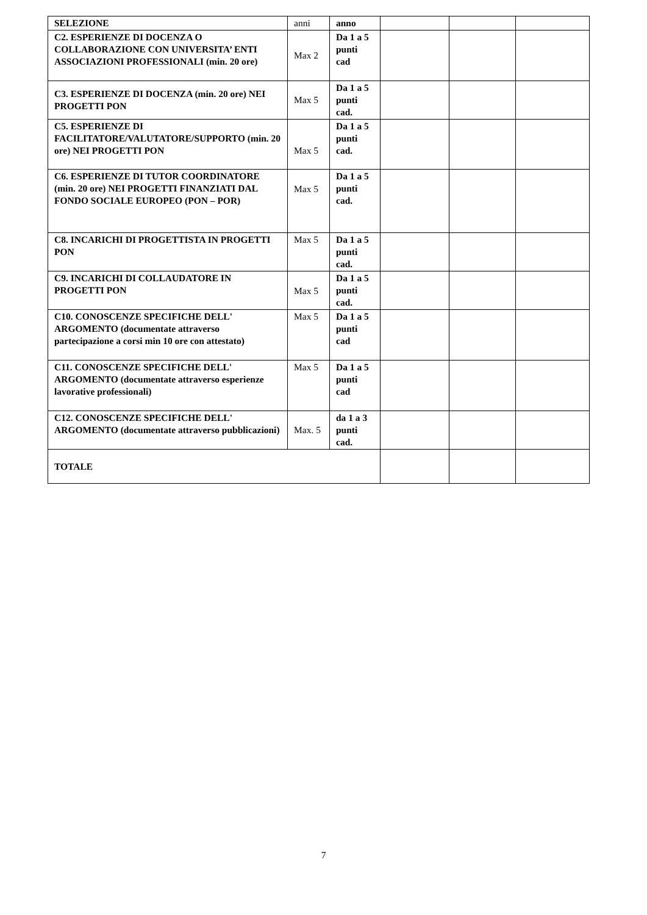| SELEZIONE | anni | anno | | | |
| C2. ESPERIENZE DI DOCENZA O COLLABORAZIONE CON UNIVERSITA’ ENTI ASSOCIAZIONI PROFESSIONALI (min. 20 ore) | Max 2 | Da 1 a 5 punti cad | | | |
| C3. ESPERIENZE DI DOCENZA (min. 20 ore) NEI PROGETTI PON | Max 5 | Da 1 a 5 punti cad. | | | |
| C5. ESPERIENZE DI FACILITATORE/VALUTATORE/SUPPORTO (min. 20 ore) NEI PROGETTI PON | Max 5 | Da 1 a 5 punti cad. | | | |
| C6. ESPERIENZE DI TUTOR COORDINATORE (min. 20 ore) NEI PROGETTI FINANZIATI DAL FONDO SOCIALE EUROPEO (PON – POR) | Max 5 | Da 1 a 5 punti cad. | | | |
| C8. INCARICHI DI PROGETTISTA IN PROGETTI PON | Max 5 | Da 1 a 5 punti cad. | | | |
| C9. INCARICHI DI COLLAUDATORE IN PROGETTI PON | Max 5 | Da 1 a 5 punti cad. | | | |
| C10. CONOSCENZE SPECIFICHE DELL' ARGOMENTO (documentate attraverso partecipazione a corsi min 10 ore con attestato) | Max 5 | Da 1 a 5 punti cad | | | |
| C11. CONOSCENZE SPECIFICHE DELL' ARGOMENTO (documentate attraverso esperienze lavorative professionali) | Max 5 | Da 1 a 5 punti cad | | | |
| C12. CONOSCENZE SPECIFICHE DELL' ARGOMENTO (documentate attraverso pubblicazioni) | Max. 5 | da 1 a 3 punti cad. | | | |
| TOTALE | | | | | |
7